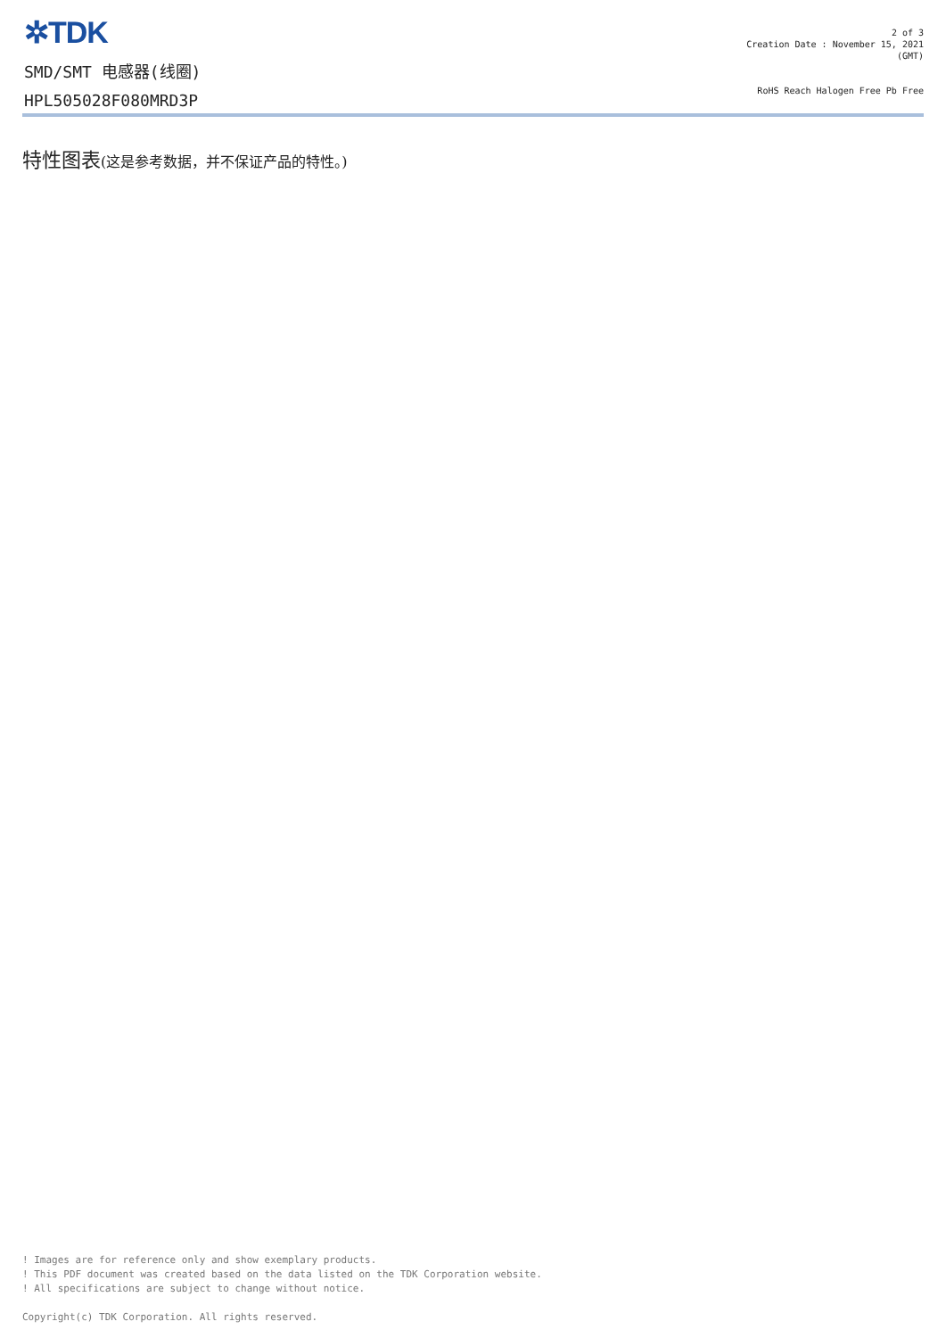✲TDK
SMD/SMT 电感器(线圈)
HPL505028F080MRD3P
2 of 3
Creation Date : November 15, 2021
(GMT)
RoHS Reach Halogen Free Pb Free
特性图表(这是参考数据，并不保证产品的特性。)
! Images are for reference only and show exemplary products.
! This PDF document was created based on the data listed on the TDK Corporation website.
! All specifications are subject to change without notice.
Copyright(c) TDK Corporation. All rights reserved.